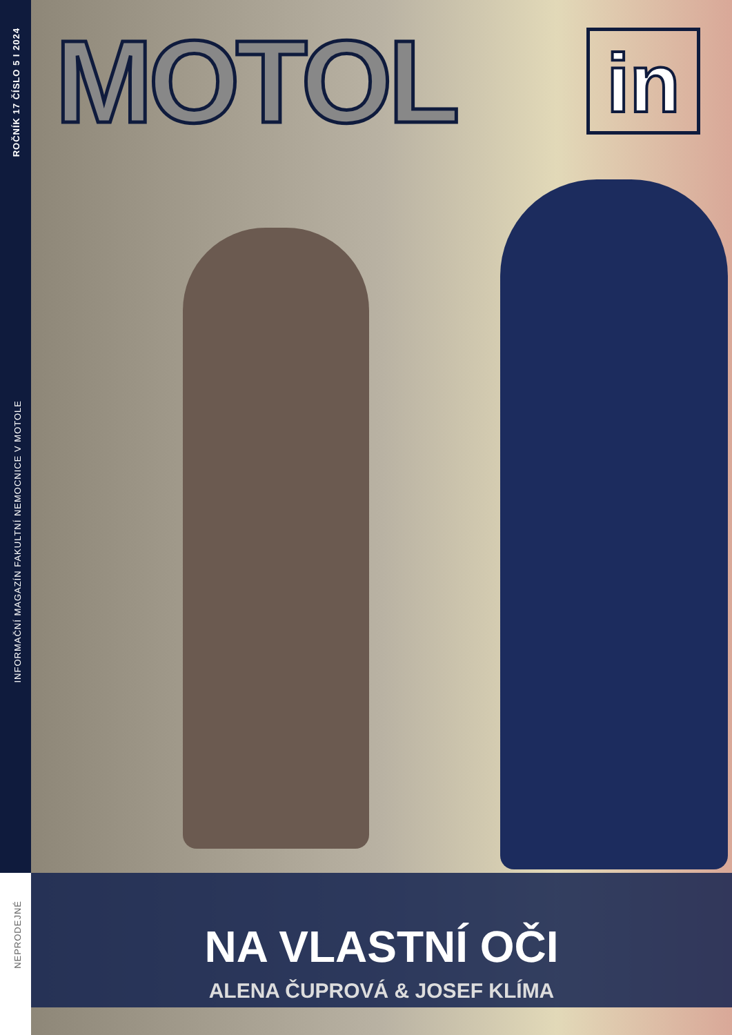ROČNÍK 17 ČÍSLO 5 I 2024
MOTOL in
INFORMAČNÍ MAGAZÍN FAKULTNÍ NEMOCNICE V MOTOLE
NEPRODEJNÉ
NA VLASTNÍ OČI
ALENA ČUPROVÁ & JOSEF KLÍMA